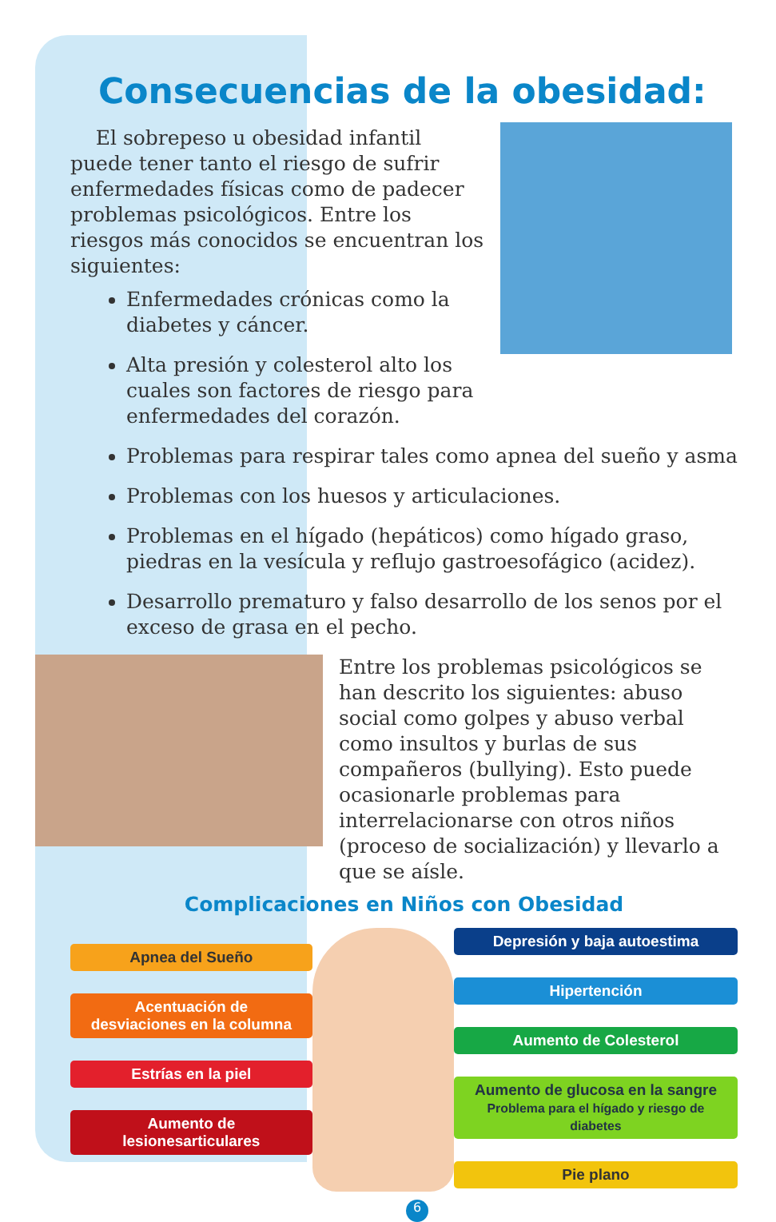Consecuencias de la obesidad:
El sobrepeso u obesidad infantil puede tener tanto el riesgo de sufrir enfermedades físicas como de padecer problemas psicológicos. Entre los riesgos más conocidos se encuentran los siguientes:
Enfermedades crónicas como la diabetes y cáncer.
Alta presión y colesterol alto los cuales son factores de riesgo para enfermedades del corazón.
Problemas para respirar tales como apnea del sueño y asma
Problemas con los huesos y articulaciones.
Problemas en el hígado (hepáticos) como hígado graso, piedras en la vesícula y reflujo gastroesofágico (acidez).
Desarrollo prematuro y falso desarrollo de los senos por el exceso de grasa en el pecho.
Entre los problemas psicológicos se han descrito los siguientes: abuso social como golpes y abuso verbal como insultos y burlas de sus compañeros (bullying). Esto puede ocasionarle problemas para interrelacionarse con otros niños (proceso de socialización) y llevarlo a que se aísle.
Complicaciones en Niños con Obesidad
Apnea del Sueño
Acentuación de
desviaciones en la columna
Estrías en la piel
Aumento de lesionesarticulares
Depresión y baja autoestima
Hipertención
Aumento de Colesterol
Aumento de glucosa en la sangre
Problema para el hígado y riesgo de diabetes
Pie plano
6